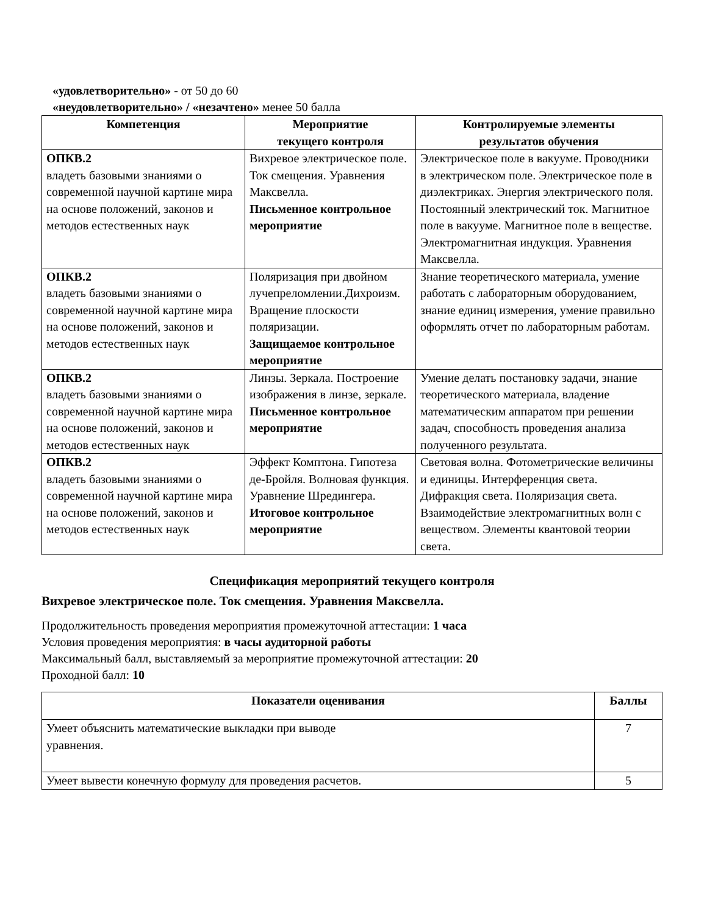«удовлетворительно» - от 50 до 60
«неудовлетворительно» / «незачтено» менее 50 балла
| Компетенция | Мероприятие текущего контроля | Контролируемые элементы результатов обучения |
| --- | --- | --- |
| ОПКВ.2 владеть базовыми знаниями о современной научной картине мира на основе положений, законов и методов естественных наук | Вихревое электрическое поле. Ток смещения. Уравнения Максвелла. Письменное контрольное мероприятие | Электрическое поле в вакууме. Проводники в электрическом поле. Электрическое поле в диэлектриках. Энергия электрического поля. Постоянный электрический ток. Магнитное поле в вакууме. Магнитное поле в веществе. Электромагнитная индукция. Уравнения Максвелла. |
| ОПКВ.2 владеть базовыми знаниями о современной научной картине мира на основе положений, законов и методов естественных наук | Поляризация при двойном лучепреломлении.Дихроизм. Вращение плоскости поляризации. Защищаемое контрольное мероприятие | Знание теоретического материала, умение работать с лабораторным оборудованием, знание единиц измерения, умение правильно оформлять отчет по лабораторным работам. |
| ОПКВ.2 владеть базовыми знаниями о современной научной картине мира на основе положений, законов и методов естественных наук | Линзы. Зеркала. Построение изображения в линзе, зеркале. Письменное контрольное мероприятие | Умение делать постановку задачи, знание теоретического материала, владение математическим аппаратом при решении задач, способность проведения анализа полученного результата. |
| ОПКВ.2 владеть базовыми знаниями о современной научной картине мира на основе положений, законов и методов естественных наук | Эффект Комптона. Гипотеза де-Бройля. Волновая функция. Уравнение Шредингера. Итоговое контрольное мероприятие | Световая волна. Фотометрические величины и единицы. Интерференция света. Дифракция света. Поляризация света. Взаимодействие электромагнитных волн с веществом. Элементы квантовой теории света. |
Спецификация мероприятий текущего контроля
Вихревое электрическое поле. Ток смещения. Уравнения Максвелла.
Продолжительность проведения мероприятия промежуточной аттестации: 1 часа
Условия проведения мероприятия: в часы аудиторной работы
Максимальный балл, выставляемый за мероприятие промежуточной аттестации: 20
Проходной балл: 10
| Показатели оценивания | Баллы |
| --- | --- |
| Умеет объяснить математические выкладки при выводе уравнения. | 7 |
| Умеет вывести конечную формулу для проведения расчетов. | 5 |